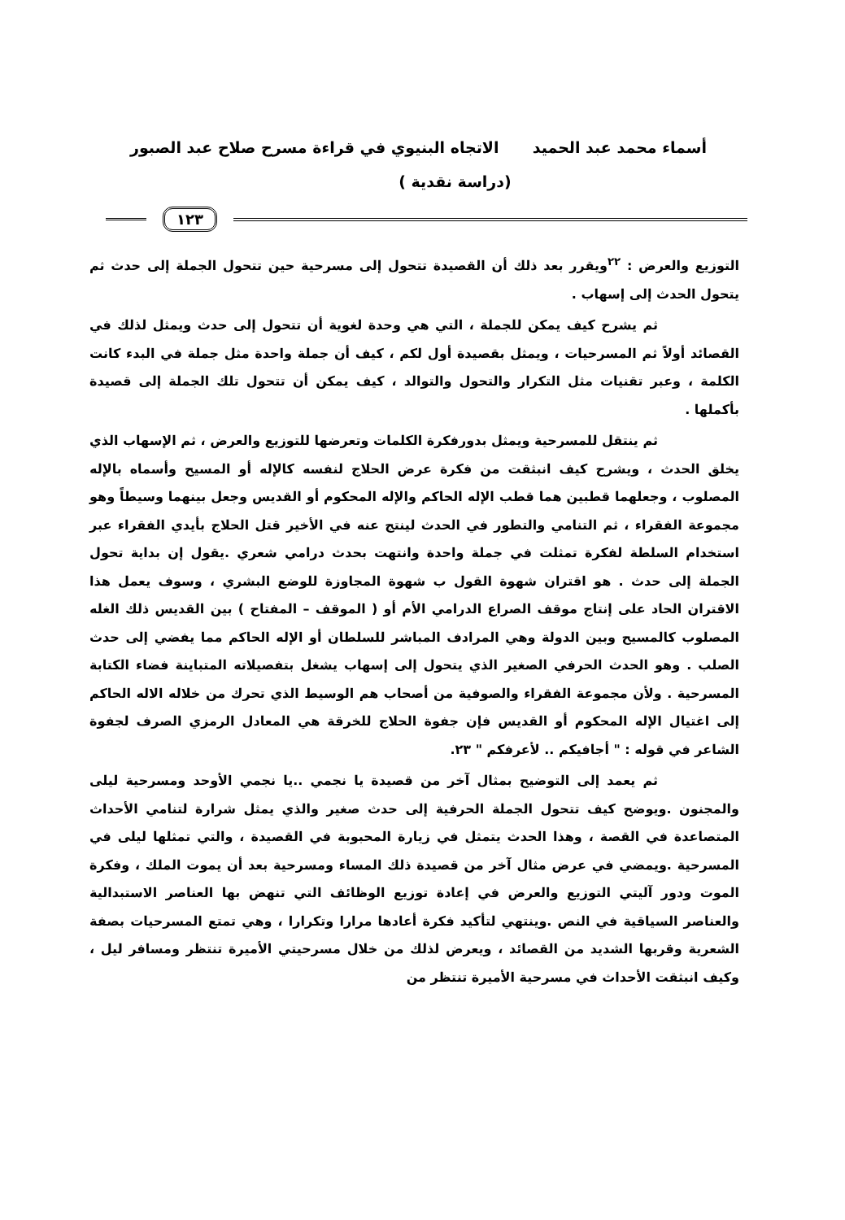أسماء محمد عبد الحميد الاتجاه البنيوي في قراءة مسرح صلاح عبد الصبور
(دراسة نقدية )
١٢٣
التوزيع والعرض : <sup>٢٢</sup>ويقرر بعد ذلك أن القصيدة تتحول إلى مسرحية حين تتحول الجملة إلى حدث ثم يتحول الحدث إلى إسهاب .
ثم يشرح كيف يمكن للجملة ، التي هي وحدة لغوية أن تتحول إلى حدث ويمثل لذلك في القصائد أولاً ثم المسرحيات ، ويمثل بقصيدة أول لكم ، كيف أن جملة واحدة مثل جملة في البدء كانت الكلمة ، وعبر تقنيات مثل التكرار والتحول والتوالد ، كيف يمكن أن تتحول تلك الجملة إلى قصيدة بأكملها .
ثم ينتقل للمسرحية ويمثل بدورفكرة الكلمات وتعرضها للتوزيع والعرض ، ثم الإسهاب الذي يخلق الحدث ، ويشرح كيف انبثقت من فكرة عرض الحلاج لنفسه كالإله أو المسيح وأسماه بالإله المصلوب ، وجعلهما قطبين هما قطب الإله الحاكم والإله المحكوم أو القديس وجعل بينهما وسيطاً وهو مجموعة الفقراء ، ثم التنامي والتطور في الحدث لينتج عنه في الأخير قتل الحلاج بأيدي الفقراء عبر استخدام السلطة لفكرة تمثلت في جملة واحدة وانتهت بحدث درامي شعري .يقول إن بداية تحول الجملة إلى حدث . هو اقتران شهوة القول ب شهوة المجاوزة للوضع البشري ، وسوف يعمل هذا الاقتران الحاد على إنتاج موقف الصراع الدرامي الأم أو ( الموقف – المفتاح ) بين القديس ذلك الغله المصلوب كالمسيح وبين الدولة وهي المرادف المباشر للسلطان أو الإله الحاكم مما يفضي إلى حدث الصلب . وهو الحدث الحرفي الصغير الذي يتحول إلى إسهاب يشغل بتفصيلاته المتباينة فضاء الكتابة المسرحية . ولأن مجموعة الفقراء والصوفية من أصحاب هم الوسيط الذي تحرك من خلاله الاله الحاكم إلى اغتيال الإله المحكوم أو القديس فإن جفوة الحلاج للخرقة هي المعادل الرمزي الصرف لجفوة الشاعر في قوله : " أجافيكم .. لأعرفكم " ٢٣.
ثم يعمد إلى التوضيح بمثال آخر من قصيدة يا نجمي ..يا نجمي الأوحد ومسرحية ليلى والمجنون .ويوضح كيف تتحول الجملة الحرفية إلى حدث صغير والذي يمثل شرارة لتنامي الأحداث المتصاعدة في القصة ، وهذا الحدث يتمثل في زيارة المحبوبة في القصيدة ، والتي تمثلها ليلى في المسرحية .ويمضي في عرض مثال آخر من قصيدة ذلك المساء ومسرحية بعد أن يموت الملك ، وفكرة الموت ودور آليتي التوزيع والعرض في إعادة توزيع الوظائف التي تنهض بها العناصر الاستبدالية والعناصر السياقية في النص .وينتهي لتأكيد فكرة أعادها مرارا وتكرارا ، وهي تمتع المسرحيات بصفة الشعرية وقربها الشديد من القصائد ، ويعرض لذلك من خلال مسرحيتي الأميرة تنتظر ومسافر ليل ، وكيف انبثقت الأحداث في مسرحية الأميرة تنتظر من